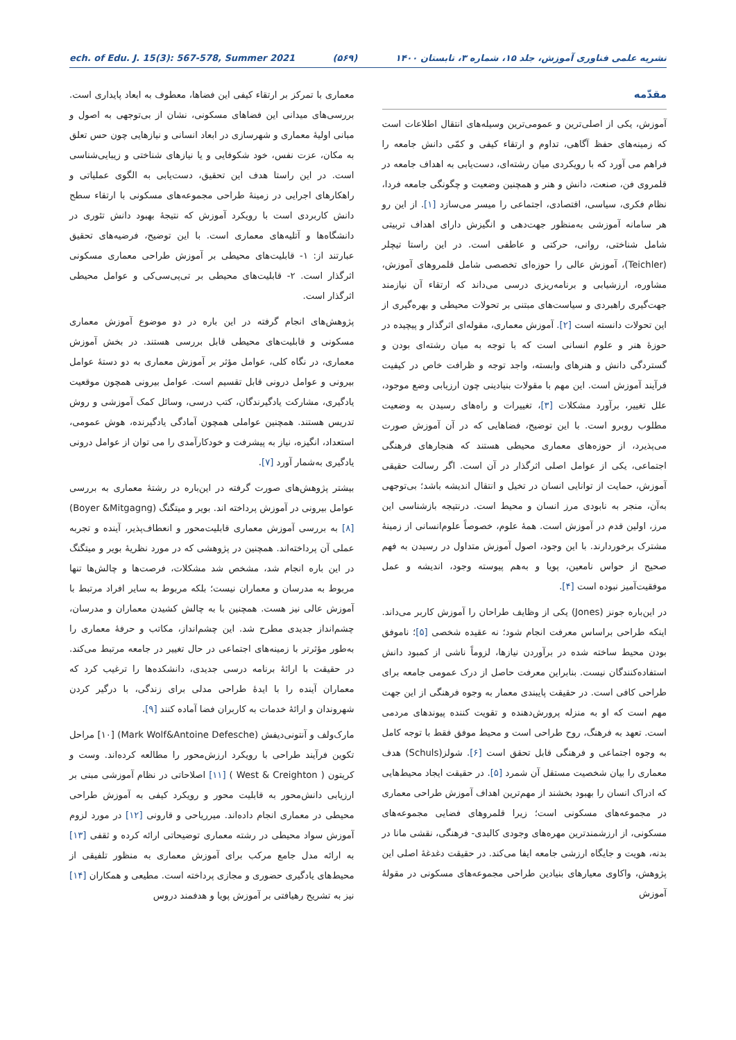نشریه علمی فناوری آموزش، جلد ۱۵، شماره ۳، تابستان ۱۴۰۰ (۵۶۹) ech. of Edu. J. 15(3): 567-578, Summer 2021
مقدّمه
آموزش، یکی از اصلی‌ترین و عمومی‌ترین وسیله‌های انتقال اطلاعات است که زمینه‌های حفظ آگاهی، تداوم و ارتقاء کیفی و کمّی دانش جامعه را فراهم می آورد که با رویکردی میان رشته‌ای، دست‌یابی به اهداف جامعه در قلمروی فن، صنعت، دانش و هنر و همچنین وضعیت و چگونگی جامعه فردا، نظام فکری، سیاسی، اقتصادی، اجتماعی را میسر می‌سازد [۱]. از این رو هر سامانه آموزشی به‌منظور جهت‌دهی و انگیزش دارای اهداف تربیتی شامل شناختی، روانی، حرکتی و عاطفی است. در این راستا تیچلر (Teichler)، آموزش عالی را حوزه‌ای تخصصی شامل قلمروهای آموزش، مشاوره، ارزشیابی و برنامه‌ریزی درسی می‌داند که ارتقاء آن نیازمند جهت‌گیری راهبردی و سیاست‌های مبتنی بر تحولات محیطی و بهره‌گیری از این تحولات دانسته است [۲]. آموزش معماری، مقوله‌ای اثرگذار و پیچیده در حوزهٔ هنر و علوم انسانی است که با توجه به میان رشته‌ای بودن و گستردگی دانش و هنرهای وابسته، واجد توجه و ظرافت خاص در کیفیت فرآیند آموزش است. این مهم با مقولات بنیادینی چون ارزیابی وضع موجود، علل تغییر، برآورد مشکلات [۳]، تغییرات و راه‌های رسیدن به وضعیت مطلوب روبرو است. با این توضیح، فضاهایی که در آن آموزش صورت می‌پذیرد، از حوزه‌های معماری محیطی هستند که هنجارهای فرهنگی اجتماعی، یکی از عوامل اصلی اثرگذار در آن است. اگر رسالت حقیقی آموزش، حمایت از توانایی انسان در تخیل و انتقال اندیشه باشد؛ بی‌توجهی به‌آن، منجر به نابودی مرز انسان و محیط است. درنتیجه بازشناسی این مرز، اولین قدم در آموزش است. همهٔ علوم، خصوصاً علوم‌انسانی از زمینهٔ مشترک برخوردارند. با این وجود، اصول آموزش متداول در رسیدن به فهم صحیح از حواس نامعین، پویا و به‌هم پیوسته وجود، اندیشه و عمل موفقیت‌آمیز نبوده است [۴].
در این‌باره جونز (Jones) یکی از وظایف طراحان را آموزش کاربر می‌داند. اینکه طراحی براساس معرفت انجام شود؛ نه عقیده شخصی [۵]؛ ناموفق بودن محیط ساخته شده در برآوردن نیازها، لزوماً ناشی از کمبود دانش استفاده‌کنندگان نیست. بنابراین معرفت حاصل از درک عمومی جامعه برای طراحی کافی است. در حقیقت پایبندی معمار به وجوه فرهنگی از این جهت مهم است که او به منزله پرورش‌دهنده و تقویت کننده پیوندهای مردمی است. تعهد به فرهنگ، روح طراحی است و محیط موفق فقط با توجه کامل به وجوه اجتماعی و فرهنگی قابل تحقق است [۶]. شولز(Schuls) هدف معماری را بیان شخصیت مستقل آن شمرد [۵]. در حقیقت ایجاد محیط‌هایی که ادراک انسان را بهبود بخشند از مهم‌ترین اهداف آموزش طراحی معماری در مجموعه‌های مسکونی است؛ زیرا قلمروهای فضایی مجموعه‌های مسکونی، از ارزشمندترین مهره‌های وجودی کالبدی- فرهنگی، نقشی مانا در بدنه، هویت و جایگاه ارزشی جامعه ایفا می‌کند. در حقیقت دغدغهٔ اصلی این پژوهش، واکاوی معیارهای بنیادین طراحی مجموعه‌های مسکونی در مقولهٔ آموزش
معماری با تمرکز بر ارتقاء کیفی این فضاها، معطوف به ابعاد پایداری است. بررسی‌های میدانی این فضاهای مسکونی، نشان از بی‌توجهی به اصول و مبانی اولیهٔ معماری و شهرسازی در ابعاد انسانی و نیازهایی چون حس تعلق به مکان، عزت نفس، خود شکوفایی و یا نیازهای شناختی و زیبایی‌شناسی است. در این راستا هدف این تحقیق، دست‌یابی به الگوی عملیاتی و راهکارهای اجرایی در زمینهٔ طراحی مجموعه‌های مسکونی با ارتقاء سطح دانش کاربردی است با رویکرد آموزش که نتیجهٔ بهبود دانش تئوری در دانشگاه‌ها و آتلیه‌های معماری است. با این توضیح، فرضیه‌های تحقیق عبارتند از: ۱- قابلیت‌های محیطی بر آموزش طراحی معماری مسکونی اثرگذار است. ۲- قابلیت‌های محیطی بر تی‌پی‌سی‌کی و عوامل محیطی اثرگذار است.
پژوهش‌های انجام گرفته در این باره در دو موضوع آموزش معماری مسکونی و قابلیت‌های محیطی قابل بررسی هستند. در بخش آموزش معماری، در نگاه کلی، عوامل مؤثر بر آموزش معماری به دو دستهٔ عوامل بیرونی و عوامل درونی قابل تقسیم است. عوامل بیرونی همچون موقعیت یادگیری، مشارکت یادگیرندگان، کتب درسی، وسائل کمک آموزشی و روش تدریس هستند. همچنین عواملی همچون آمادگی یادگیرنده، هوش عمومی، استعداد، انگیزه، نیاز به پیشرفت و خودکارآمدی را می توان از عوامل درونی یادگیری به‌شمار آورد [۷].
بیشتر پژوهش‌های صورت گرفته در این‌باره در رشتهٔ معماری به بررسی عوامل بیرونی در آموزش پرداخته اند. بویر و میتگنگ (Boyer &Mitgagng) [۸] به بررسی آموزش معماری قابلیت‌محور و انعطاف‌پذیر، آینده و تجربه عملی آن پرداخته‌اند. همچنین در پژوهشی که در مورد نظریهٔ بویر و میتگنگ در این باره انجام شد، مشخص شد مشکلات، فرصت‌ها و چالش‌ها تنها مربوط به مدرسان و معماران نیست؛ بلکه مربوط به سایر افراد مرتبط با آموزش عالی نیز هست. همچنین با به چالش کشیدن معماران و مدرسان، چشم‌انداز جدیدی مطرح شد. این چشم‌انداز، مکاتب و حرفهٔ معماری را به‌طور مؤثرتر با زمینه‌های اجتماعی در حال تغییر در جامعه مرتبط می‌کند. در حقیقت با ارائهٔ برنامه درسی جدیدی، دانشکده‌ها را ترغیب کرد که معماران آینده را با ایدهٔ طراحی مدلی برای زندگی، با درگیر کردن شهروندان و ارائهٔ خدمات به کاربران فضا آماده کنند [۹].
مارک‌ولف و آنتونی‌دیفش (Mark Wolf&Antoine Defesche) [۱۰] مراحل تکوین فرآیند طراحی با رویکرد ارزش‌محور را مطالعه کرده‌اند. وست و کریتون ( West & Creighton ) [۱۱] اصلاحاتی در نظام آموزشی مبنی بر ارزیابی دانش‌محور به قابلیت محور و رویکرد کیفی به آموزش طراحی محیطی در معماری انجام داده‌اند. میرریاحی و قارونی [۱۲] در مورد لزوم آموزش سواد محیطی در رشته معماری توضیحاتی ارائه کرده و ثقفی [۱۳] به ارائه مدل جامع مرکب برای آموزش معماری به منظور تلفیقی از محیط‌های یادگیری حضوری و مجازی پرداخته است. مطیعی و همکاران [۱۴] نیز به تشریح رهیافتی بر آموزش پویا و هدفمند دروس